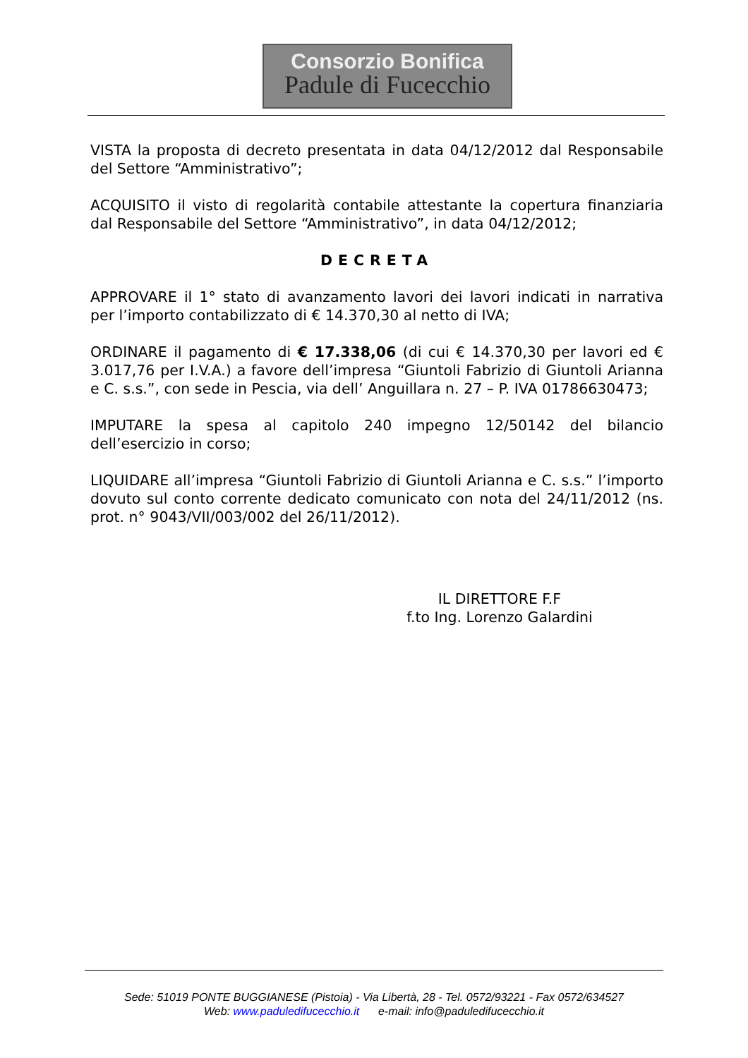Consorzio Bonifica
Padule di Fucecchio
VISTA la proposta di decreto presentata in data 04/12/2012 dal Responsabile del Settore “Amministrativo”;
ACQUISITO il visto di regolarità contabile attestante la copertura finanziaria dal Responsabile del Settore “Amministrativo”, in data 04/12/2012;
DECRETA
APPROVARE il 1° stato di avanzamento lavori dei lavori indicati in narrativa per l’importo contabilizzato di € 14.370,30 al netto di IVA;
ORDINARE il pagamento di € 17.338,06 (di cui € 14.370,30 per lavori ed € 3.017,76 per I.V.A.) a favore dell’impresa “Giuntoli Fabrizio di Giuntoli Arianna e C. s.s.”, con sede in Pescia, via dell’ Anguillara n. 27 – P. IVA 01786630473;
IMPUTARE la spesa al capitolo 240 impegno 12/50142 del bilancio dell’esercizio in corso;
LIQUIDARE all’impresa “Giuntoli Fabrizio di Giuntoli Arianna e C. s.s.” l’importo dovuto sul conto corrente dedicato comunicato con nota del 24/11/2012 (ns. prot. n° 9043/VII/003/002 del 26/11/2012).
IL DIRETTORE F.F
f.to Ing. Lorenzo Galardini
Sede: 51019 PONTE BUGGIANESE (Pistoia) - Via Libertà, 28 - Tel. 0572/93221 - Fax 0572/634527
Web: www.paduledifucecchio.it e-mail: info@paduledifucecchio.it